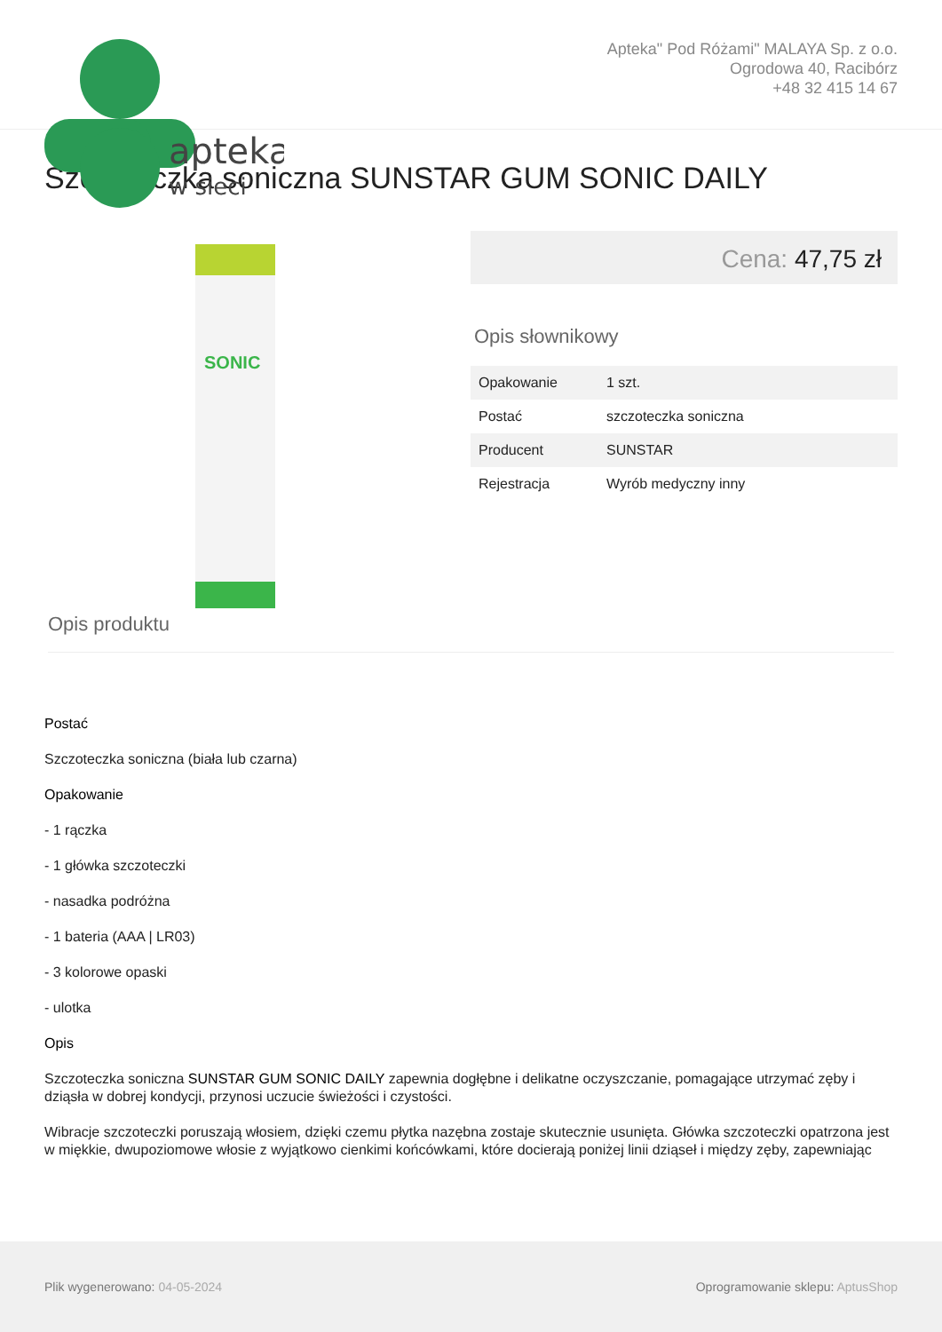apteka
w sieci
Apteka" Pod Różami" MALAYA Sp. z o.o.
Ogrodowa 40, Racibórz
+48 32 415 14 67
Szczoteczka soniczna SUNSTAR GUM SONIC DAILY
SONIC
Cena: 47,75 zł
Opis słownikowy
| Opakowanie | 1 szt. |
| Postać | szczoteczka soniczna |
| Producent | SUNSTAR |
| Rejestracja | Wyrób medyczny inny |
Opis produktu
Postać
Szczoteczka soniczna (biała lub czarna)
Opakowanie
- 1 rączka
- 1 główka szczoteczki
- nasadka podróżna
- 1 bateria (AAA | LR03)
- 3 kolorowe opaski
- ulotka
Opis
Szczoteczka soniczna SUNSTAR GUM SONIC DAILY zapewnia dogłębne i delikatne oczyszczanie, pomagające utrzymać zęby i dziąsła w dobrej kondycji, przynosi uczucie świeżości i czystości.
Wibracje szczoteczki poruszają włosiem, dzięki czemu płytka nazębna zostaje skutecznie usunięta. Główka szczoteczki opatrzona jest w miękkie, dwupoziomowe włosie z wyjątkowo cienkimi końcówkami, które docierają poniżej linii dziąseł i między zęby, zapewniając
Plik wygenerowano: 04-05-2024
Oprogramowanie sklepu: AptusShop